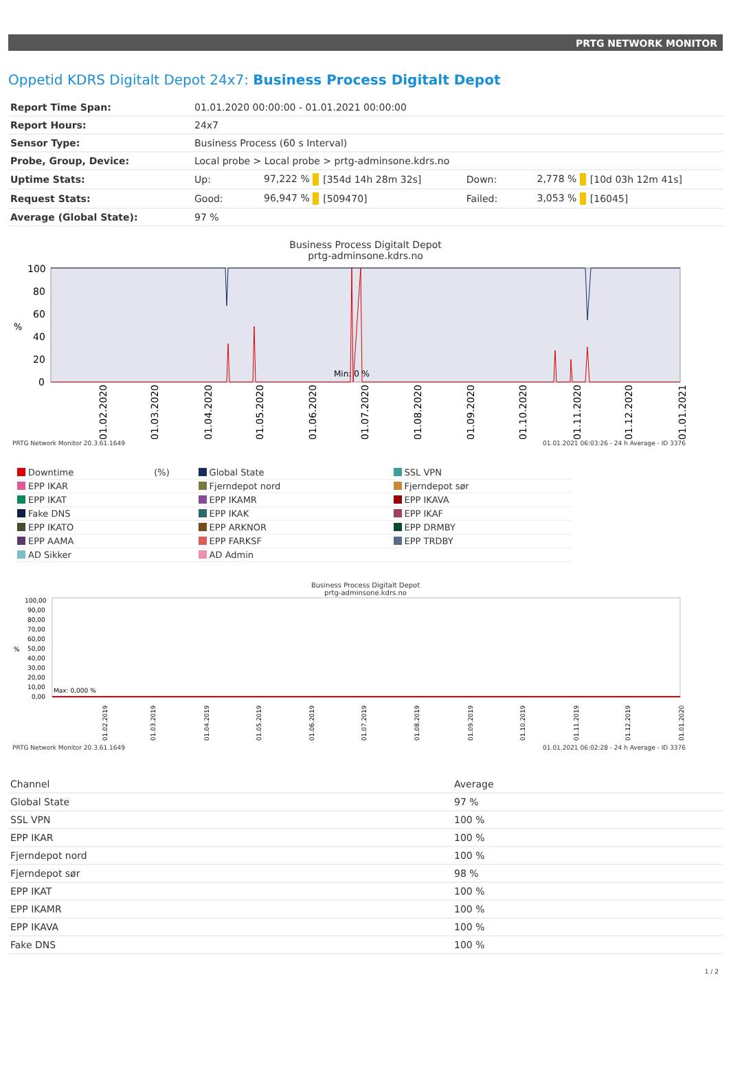PRTG NETWORK MONITOR
Oppetid KDRS Digitalt Depot 24x7: Business Process Digitalt Depot
| Report Time Span: | 01.01.2020 00:00:00 - 01.01.2021 00:00:00 | | | | | |
| Report Hours: | 24x7 | | | | | |
| Sensor Type: | Business Process (60 s Interval) | | | | | |
| Probe, Group, Device: | Local probe > Local probe > prtg-adminsone.kdrs.no | | | | | |
| Uptime Stats: | Up: | 97,222 % | [354d 14h 28m 32s] | Down: | 2,778 % | [10d 03h 12m 41s] |
| Request Stats: | Good: | 96,947 % | [509470] | Failed: | 3,053 % | [16045] |
| Average (Global State): | 97 % | | | | | |
Business Process Digitalt Depot
prtg-adminsone.kdrs.no
100
80
60
40
20
0
%
Min: 0 %
01.02.2020
01.03.2020
01.04.2020
01.05.2020
01.06.2020
01.07.2020
01.08.2020
01.09.2020
01.10.2020
01.11.2020
01.12.2020
01.01.2021
PRTG Network Monitor 20.3.61.1649 01.01.2021 06:03:26 - 24 h Average - ID 3376
| Downtime | (%) | Global State | SSL VPN |
| EPP IKAR | | Fjerndepot nord | Fjerndepot sør |
| EPP IKAT | | EPP IKAMR | EPP IKAVA |
| Fake DNS | | EPP IKAK | EPP IKAF |
| EPP IKATO | | EPP ARKNOR | EPP DRMBY |
| EPP AAMA | | EPP FARKSF | EPP TRDBY |
| AD Sikker | | AD Admin | |
Business Process Digitalt Depot
prtg-adminsone.kdrs.no
100,00
90,00
80,00
70,00
60,00
50,00
40,00
30,00
20,00
10,00
0,00
%
Max: 0,000 %
01.02.2019
01.03.2019
01.04.2019
01.05.2019
01.06.2019
01.07.2019
01.08.2019
01.09.2019
01.10.2019
01.11.2019
01.12.2019
01.01.2020
PRTG Network Monitor 20.3.61.1649 01.01.2021 06:02:28 - 24 h Average - ID 3376
| Channel | Average |
| --- | --- |
| Global State | 97 % |
| SSL VPN | 100 % |
| EPP IKAR | 100 % |
| Fjerndepot nord | 100 % |
| Fjerndepot sør | 98 % |
| EPP IKAT | 100 % |
| EPP IKAMR | 100 % |
| EPP IKAVA | 100 % |
| Fake DNS | 100 % |
1 / 2